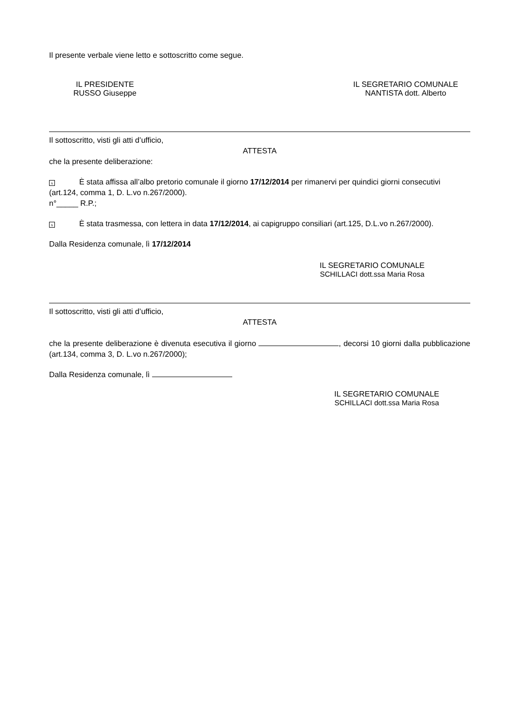Il presente verbale viene letto e sottoscritto come segue.
IL PRESIDENTE
RUSSO Giuseppe
IL SEGRETARIO COMUNALE
NANTISTA dott. Alberto
Il sottoscritto, visti gli atti d’ufficio,
ATTESTA
che la presente deliberazione:
x È stata affissa all’albo pretorio comunale il giorno 17/12/2014 per rimanervi per quindici giorni consecutivi (art.124, comma 1, D. L.vo n.267/2000).
n°_____ R.P.;
x È stata trasmessa, con lettera in data 17/12/2014, ai capigruppo consiliari (art.125, D.L.vo n.267/2000).
Dalla Residenza comunale, lì 17/12/2014
IL SEGRETARIO COMUNALE
SCHILLACI dott.ssa Maria Rosa
Il sottoscritto, visti gli atti d’ufficio,
ATTESTA
che la presente deliberazione è divenuta esecutiva il giorno , decorsi 10 giorni dalla pubblicazione (art.134, comma 3, D. L.vo n.267/2000);
Dalla Residenza comunale, lì
IL SEGRETARIO COMUNALE
SCHILLACI dott.ssa Maria Rosa